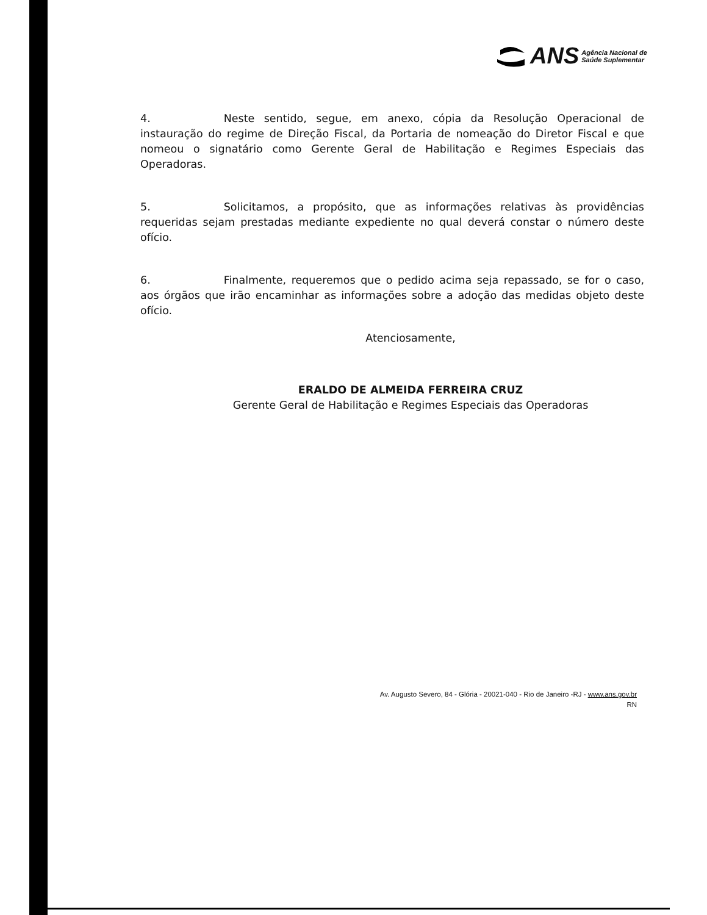ANS Agência Nacional de
Saúde Suplementar
4. Neste sentido, segue, em anexo, cópia da Resolução Operacional de instauração do regime de Direção Fiscal, da Portaria de nomeação do Diretor Fiscal e que nomeou o signatário como Gerente Geral de Habilitação e Regimes Especiais das Operadoras.
5. Solicitamos, a propósito, que as informações relativas às providências requeridas sejam prestadas mediante expediente no qual deverá constar o número deste ofício.
6. Finalmente, requeremos que o pedido acima seja repassado, se for o caso, aos órgãos que irão encaminhar as informações sobre a adoção das medidas objeto deste ofício.
Atenciosamente,
ERALDO DE ALMEIDA FERREIRA CRUZ
Gerente Geral de Habilitação e Regimes Especiais das Operadoras
Av. Augusto Severo, 84 - Glória - 20021-040 - Rio de Janeiro -RJ - www.ans.gov.br
RN